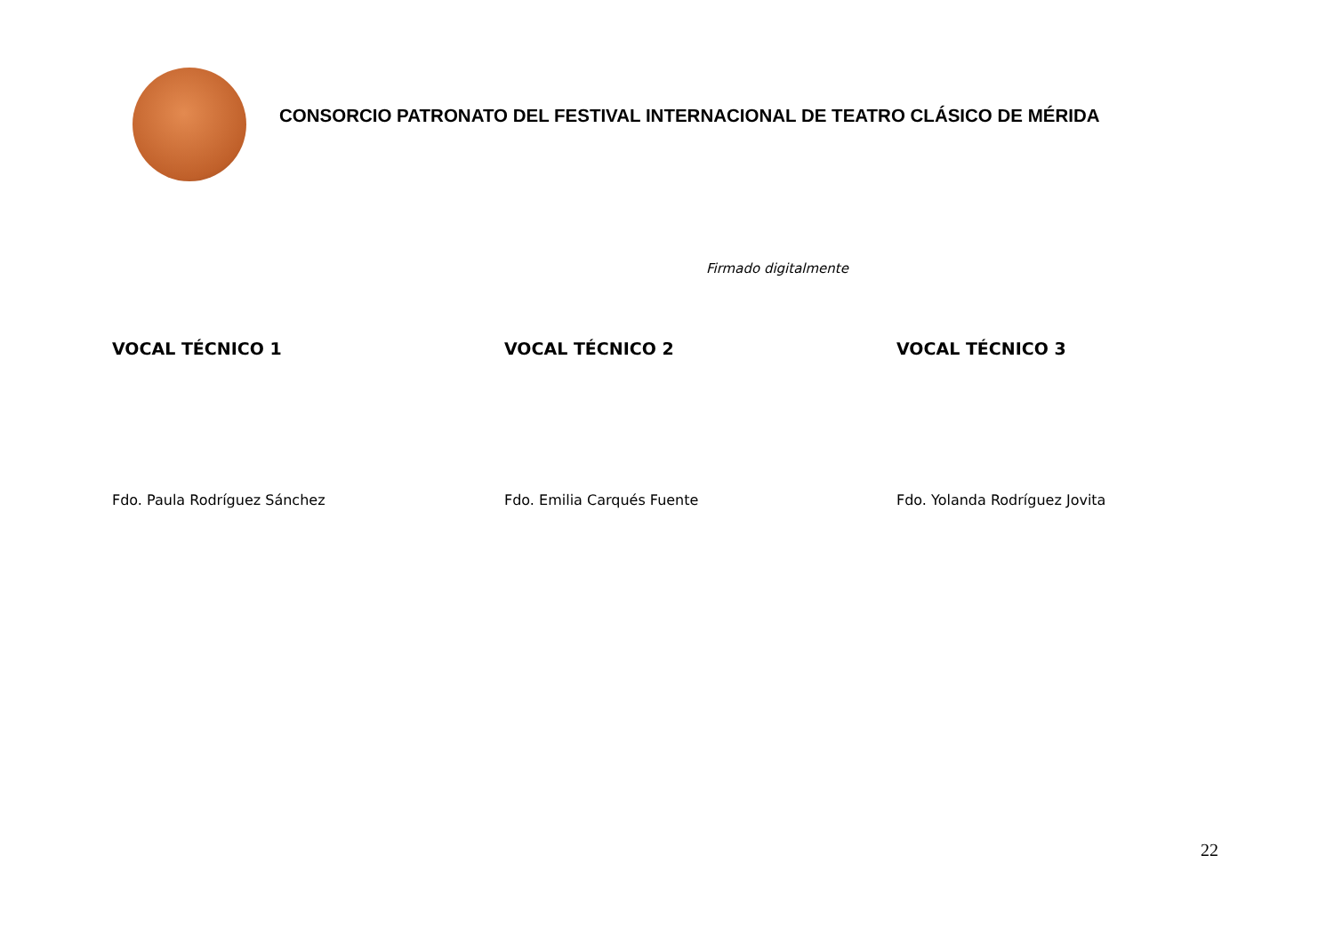CONSORCIO PATRONATO DEL FESTIVAL INTERNACIONAL DE TEATRO CLÁSICO DE MÉRIDA
Firmado digitalmente
VOCAL TÉCNICO 1
Fdo. Paula Rodríguez Sánchez
VOCAL TÉCNICO 2
Fdo. Emilia Carqués Fuente
VOCAL TÉCNICO 3
Fdo. Yolanda Rodríguez Jovita
22